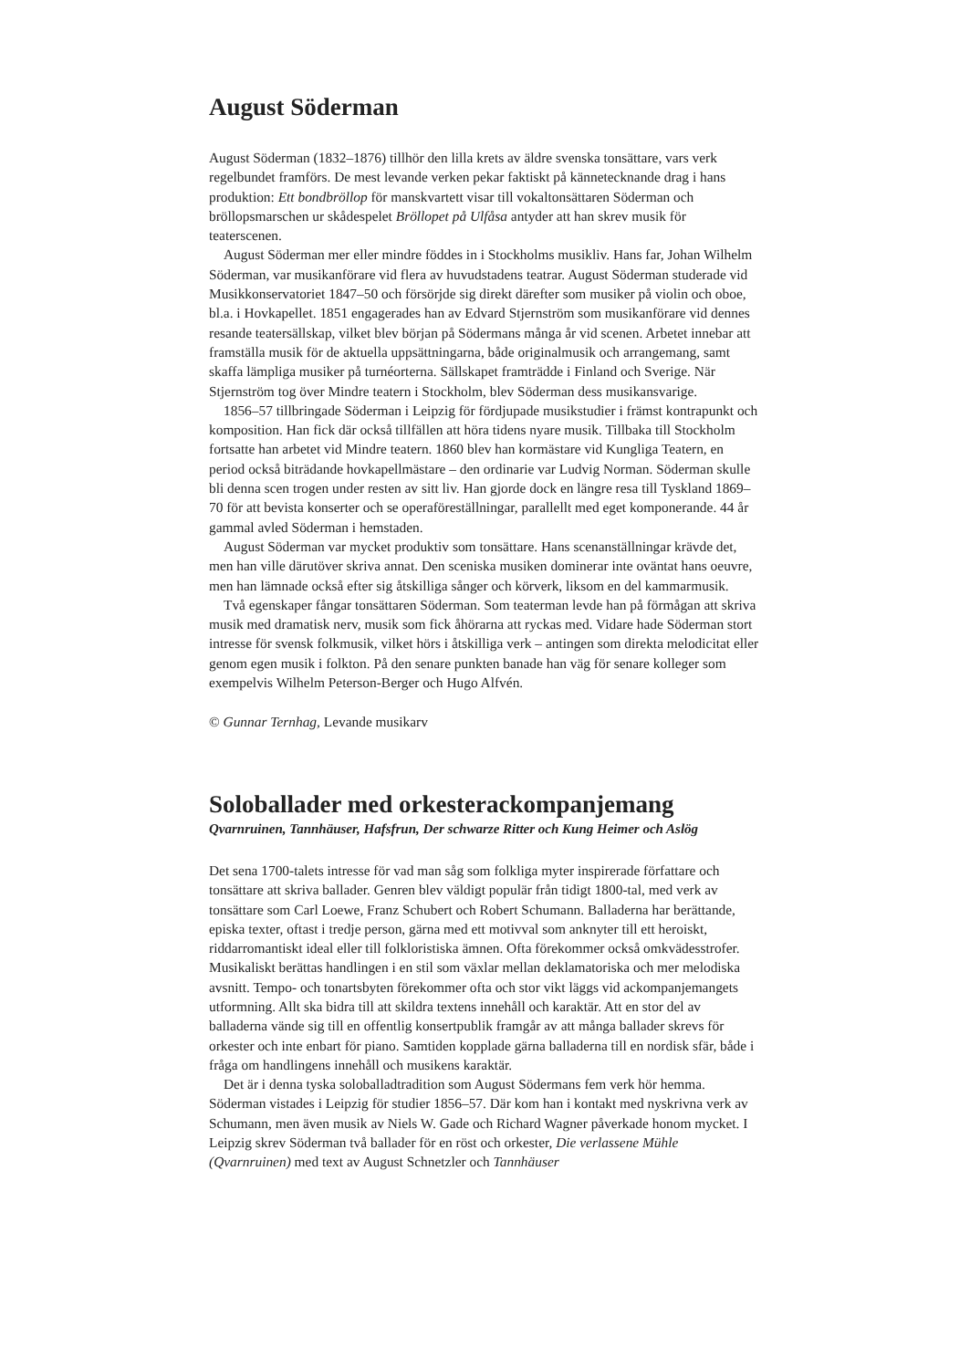August Söderman
August Söderman (1832–1876) tillhör den lilla krets av äldre svenska tonsättare, vars verk regelbundet framförs. De mest levande verken pekar faktiskt på kännetecknande drag i hans produktion: Ett bondbröllop för manskvartett visar till vokaltonsättaren Söderman och bröllopsmarschen ur skådespelet Bröllopet på Ulfåsa antyder att han skrev musik för teaterscenen.
August Söderman mer eller mindre föddes in i Stockholms musikliv. Hans far, Johan Wilhelm Söderman, var musikanförare vid flera av huvudstadens teatrar. August Söderman studerade vid Musikkonservatoriet 1847–50 och försörjde sig direkt därefter som musiker på violin och oboe, bl.a. i Hovkapellet. 1851 engagerades han av Edvard Stjernström som musikanförare vid dennes resande teatersällskap, vilket blev början på Södermans många år vid scenen. Arbetet innebar att framställa musik för de aktuella uppsättningarna, både originalmusik och arrangemang, samt skaffa lämpliga musiker på turnéorterna. Sällskapet framträdde i Finland och Sverige. När Stjernström tog över Mindre teatern i Stockholm, blev Söderman dess musikansvarige.
1856–57 tillbringade Söderman i Leipzig för fördjupade musikstudier i främst kontrapunkt och komposition. Han fick där också tillfällen att höra tidens nyare musik. Tillbaka till Stockholm fortsatte han arbetet vid Mindre teatern. 1860 blev han kormästare vid Kungliga Teatern, en period också biträdande hovkapellmästare – den ordinarie var Ludvig Norman. Söderman skulle bli denna scen trogen under resten av sitt liv. Han gjorde dock en längre resa till Tyskland 1869–70 för att bevista konserter och se operaföreställningar, parallellt med eget komponerande. 44 år gammal avled Söderman i hemstaden.
August Söderman var mycket produktiv som tonsättare. Hans scenanställningar krävde det, men han ville därutöver skriva annat. Den sceniska musiken dominerar inte oväntat hans oeuvre, men han lämnade också efter sig åtskilliga sånger och körverk, liksom en del kammarmusik.
Två egenskaper fångar tonsättaren Söderman. Som teaterman levde han på förmågan att skriva musik med dramatisk nerv, musik som fick åhörarna att ryckas med. Vidare hade Söderman stort intresse för svensk folkmusik, vilket hörs i åtskilliga verk – antingen som direkta melodicitat eller genom egen musik i folkton. På den senare punkten banade han väg för senare kolleger som exempelvis Wilhelm Peterson-Berger och Hugo Alfvén.
© Gunnar Ternhag, Levande musikarv
Soloballader med orkesterackompanjemang
Qvarnruinen, Tannhäuser, Hafsfrun, Der schwarze Ritter och Kung Heimer och Aslög
Det sena 1700-talets intresse för vad man såg som folkliga myter inspirerade författare och tonsättare att skriva ballader. Genren blev väldigt populär från tidigt 1800-tal, med verk av tonsättare som Carl Loewe, Franz Schubert och Robert Schumann. Balladerna har berättande, episka texter, oftast i tredje person, gärna med ett motivval som anknyter till ett heroiskt, riddarromantiskt ideal eller till folkloristiska ämnen. Ofta förekommer också omkvädesstrofer. Musikaliskt berättas handlingen i en stil som växlar mellan deklamatoriska och mer melodiska avsnitt. Tempo- och tonartsbyten förekommer ofta och stor vikt läggs vid ackompanjemangets utformning. Allt ska bidra till att skildra textens innehåll och karaktär. Att en stor del av balladerna vände sig till en offentlig konsertpublik framgår av att många ballader skrevs för orkester och inte enbart för piano. Samtiden kopplade gärna balladerna till en nordisk sfär, både i fråga om handlingens innehåll och musikens karaktär.
Det är i denna tyska soloballadtradition som August Södermans fem verk hör hemma. Söderman vistades i Leipzig för studier 1856–57. Där kom han i kontakt med nyskrivna verk av Schumann, men även musik av Niels W. Gade och Richard Wagner påverkade honom mycket. I Leipzig skrev Söderman två ballader för en röst och orkester, Die verlassene Mühle (Qvarnruinen) med text av August Schnetzler och Tannhäuser